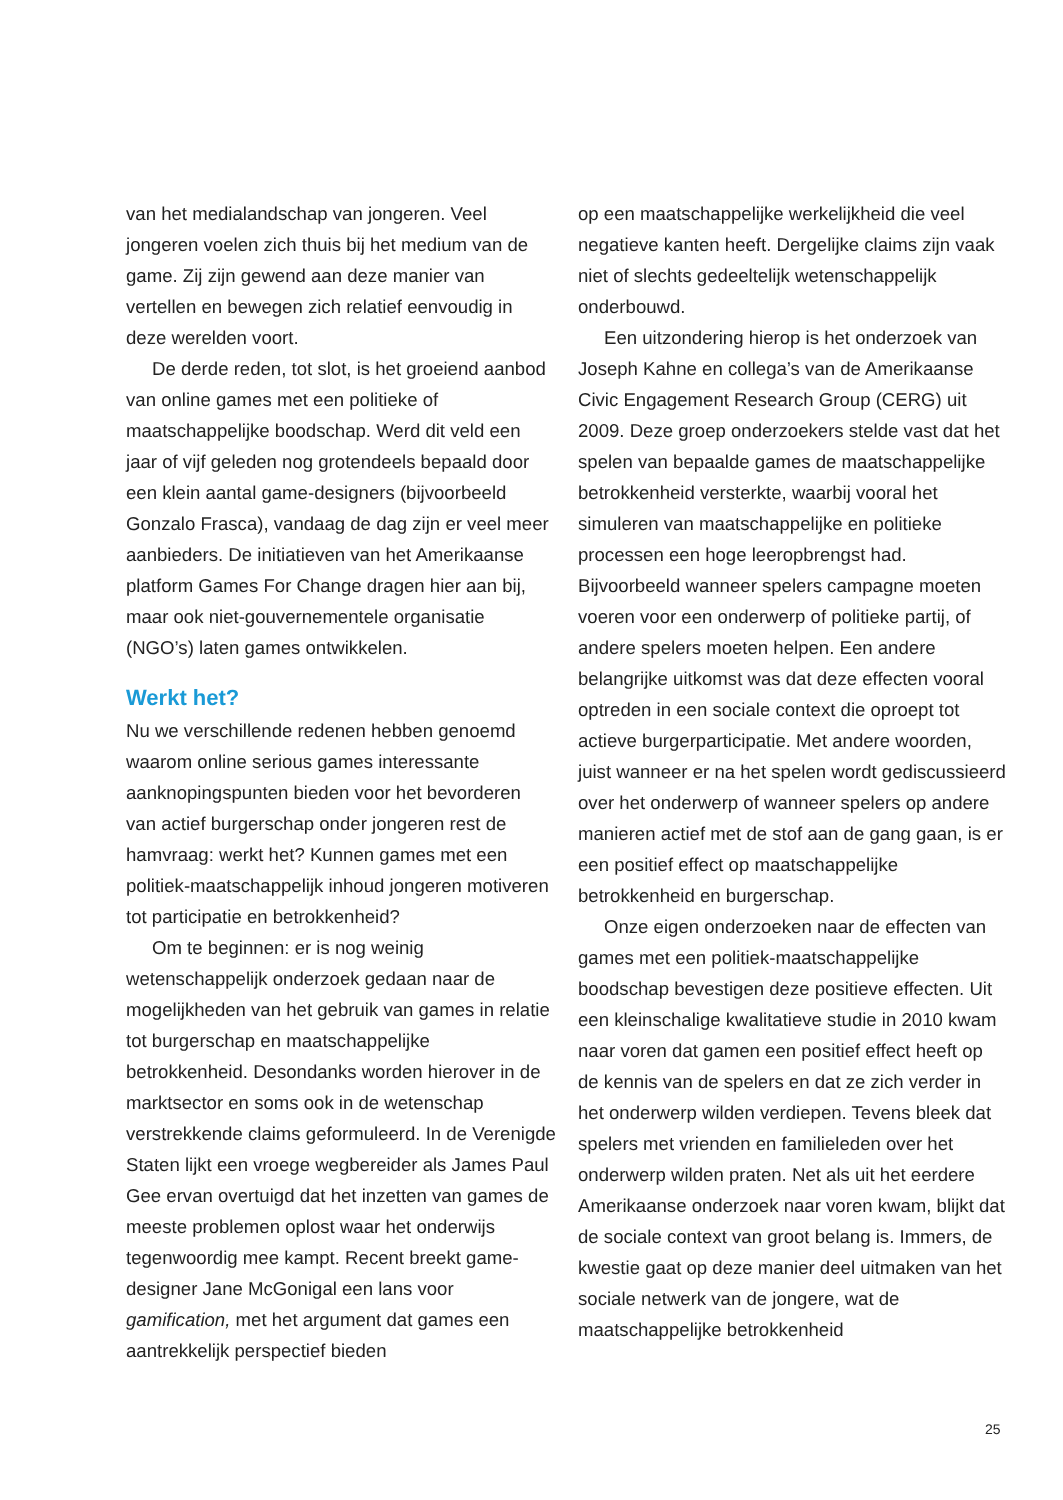van het medialandschap van jongeren. Veel jongeren voelen zich thuis bij het medium van de game. Zij zijn gewend aan deze manier van vertellen en bewegen zich relatief eenvoudig in deze werelden voort.
De derde reden, tot slot, is het groeiend aanbod van online games met een politieke of maatschappelijke boodschap. Werd dit veld een jaar of vijf geleden nog grotendeels bepaald door een klein aantal game-designers (bijvoorbeeld Gonzalo Frasca), vandaag de dag zijn er veel meer aanbieders. De initiatieven van het Amerikaanse platform Games For Change dragen hier aan bij, maar ook niet-gouvernementele organisatie (NGO’s) laten games ontwikkelen.
Werkt het?
Nu we verschillende redenen hebben genoemd waarom online serious games interessante aanknopingspunten bieden voor het bevorderen van actief burgerschap onder jongeren rest de hamvraag: werkt het? Kunnen games met een politiek-maatschappelijk inhoud jongeren motiveren tot participatie en betrokkenheid?
Om te beginnen: er is nog weinig wetenschappelijk onderzoek gedaan naar de mogelijkheden van het gebruik van games in relatie tot burgerschap en maatschappelijke betrokkenheid. Desondanks worden hierover in de marktsector en soms ook in de wetenschap verstrekkende claims geformuleerd. In de Verenigde Staten lijkt een vroege wegbereider als James Paul Gee ervan overtuigd dat het inzetten van games de meeste problemen oplost waar het onderwijs tegenwoordig mee kampt. Recent breekt game-designer Jane McGonigal een lans voor gamification, met het argument dat games een aantrekkelijk perspectief bieden
op een maatschappelijke werkelijkheid die veel negatieve kanten heeft. Dergelijke claims zijn vaak niet of slechts gedeeltelijk wetenschappelijk onderbouwd.
Een uitzondering hierop is het onderzoek van Joseph Kahne en collega’s van de Amerikaanse Civic Engagement Research Group (CERG) uit 2009. Deze groep onderzoekers stelde vast dat het spelen van bepaalde games de maatschappelijke betrokkenheid versterkte, waarbij vooral het simuleren van maatschappelijke en politieke processen een hoge leeropbrengst had. Bijvoorbeeld wanneer spelers campagne moeten voeren voor een onderwerp of politieke partij, of andere spelers moeten helpen. Een andere belangrijke uitkomst was dat deze effecten vooral optreden in een sociale context die oproept tot actieve burgerparticipatie. Met andere woorden, juist wanneer er na het spelen wordt gediscussieerd over het onderwerp of wanneer spelers op andere manieren actief met de stof aan de gang gaan, is er een positief effect op maatschappelijke betrokkenheid en burgerschap.
Onze eigen onderzoeken naar de effecten van games met een politiek-maatschappelijke boodschap bevestigen deze positieve effecten. Uit een kleinschalige kwalitatieve studie in 2010 kwam naar voren dat gamen een positief effect heeft op de kennis van de spelers en dat ze zich verder in het onderwerp wilden verdiepen. Tevens bleek dat spelers met vrienden en familieleden over het onderwerp wilden praten. Net als uit het eerdere Amerikaanse onderzoek naar voren kwam, blijkt dat de sociale context van groot belang is. Immers, de kwestie gaat op deze manier deel uitmaken van het sociale netwerk van de jongere, wat de maatschappelijke betrokkenheid
25